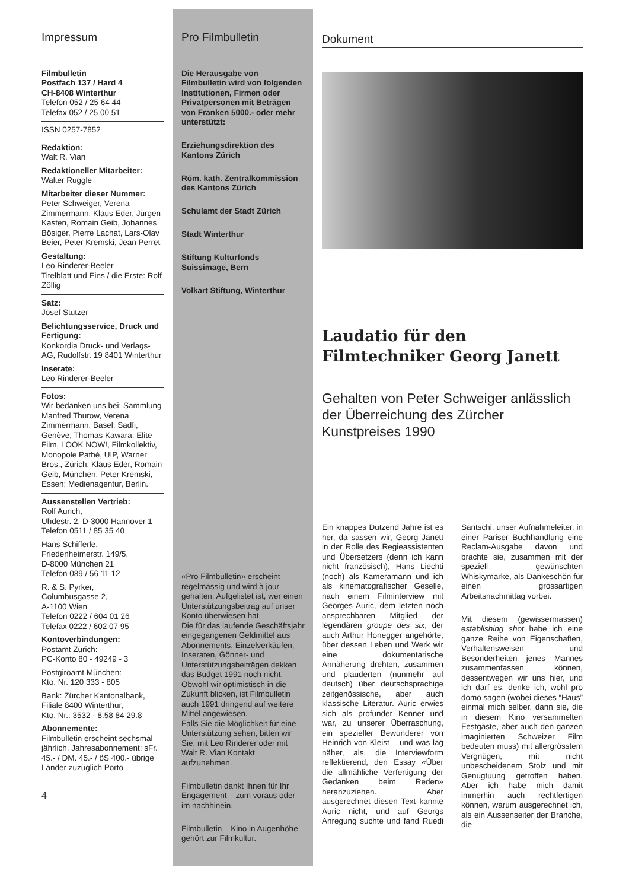Impressum
Filmbulletin
Postfach 137 / Hard 4
CH-8408 Winterthur
Telefon 052 / 25 64 44
Telefax 052 / 25 00 51
ISSN 0257-7852
Redaktion:
Walt R. Vian
Redaktioneller Mitarbeiter:
Walter Ruggle
Mitarbeiter dieser Nummer:
Peter Schweiger, Verena Zimmermann, Klaus Eder, Jürgen Kasten, Romain Geib, Johannes Bösiger, Pierre Lachat, Lars-Olav Beier, Peter Kremski, Jean Perret
Gestaltung:
Leo Rinderer-Beeler
Titelblatt und Eins / die Erste: Rolf Zöllig
Satz:
Josef Stutzer
Belichtungsservice, Druck und Fertigung:
Konkordia Druck- und Verlags-AG, Rudolfstr. 19 8401 Winterthur
Inserate:
Leo Rinderer-Beeler
Fotos:
Wir bedanken uns bei: Sammlung Manfred Thurow, Verena Zimmermann, Basel; Sadfi, Genève; Thomas Kawara, Elite Film, LOOK NOW!, Filmkollektiv, Monopole Pathé, UIP, Warner Bros., Zürich; Klaus Eder, Romain Geib, München, Peter Kremski, Essen; Medienagentur, Berlin.
Aussenstellen Vertrieb:
Rolf Aurich,
Uhdestr. 2, D-3000 Hannover 1
Telefon 0511 / 85 35 40
Hans Schifferle,
Friedenheimerstr. 149/5,
D-8000 München 21
Telefon 089 / 56 11 12
R. & S. Pyrker,
Columbusgasse 2,
A-1100 Wien
Telefon 0222 / 604 01 26
Telefax 0222 / 602 07 95
Kontoverbindungen:
Postamt Zürich:
PC-Konto 80 - 49249 - 3
Postgiroamt München:
Kto. Nr. 120 333 - 805
Bank: Zürcher Kantonalbank, Filiale 8400 Winterthur,
Kto. Nr.: 3532 - 8.58 84 29.8
Abonnemente:
Filmbulletin erscheint sechsmal jährlich. Jahresabonnement: sFr. 45.- / DM. 45.- / öS 400.- übrige Länder zuzüglich Porto
4
Pro Filmbulletin
Die Herausgabe von Filmbulletin wird von folgenden Institutionen, Firmen oder Privatpersonen mit Beträgen von Franken 5000.- oder mehr unterstützt:
Erziehungsdirektion des Kantons Zürich
Röm. kath. Zentralkommission des Kantons Zürich
Schulamt der Stadt Zürich
Stadt Winterthur
Stiftung Kulturfonds Suissimage, Bern
Volkart Stiftung, Winterthur
«Pro Filmbulletin» erscheint regelmässig und wird à jour gehalten. Aufgelistet ist, wer einen Unterstützungsbeitrag auf unser Konto überwiesen hat.
Die für das laufende Geschäftsjahr eingegangenen Geldmittel aus Abonnements, Einzelverkäufen, Inseraten, Gönner- und Unterstützungsbeiträgen dekken das Budget 1991 noch nicht. Obwohl wir optimistisch in die Zukunft blicken, ist Filmbulletin auch 1991 dringend auf weitere Mittel angewiesen.
Falls Sie die Möglichkeit für eine Unterstützung sehen, bitten wir Sie, mit Leo Rinderer oder mit Walt R. Vian Kontakt aufzunehmen.
Filmbulletin dankt Ihnen für Ihr Engagement – zum voraus oder im nachhinein.
Filmbulletin – Kino in Augenhöhe gehört zur Filmkultur.
Dokument
Laudatio für den Filmtechniker Georg Janett
Gehalten von Peter Schweiger anlässlich der Überreichung des Zürcher Kunstpreises 1990
Ein knappes Dutzend Jahre ist es her, da sassen wir, Georg Janett in der Rolle des Regieassistenten und Übersetzers (denn ich kann nicht französisch), Hans Liechti (noch) als Kameramann und ich als kinematografischer Geselle, nach einem Filminterview mit Georges Auric, dem letzten noch ansprechbaren Mitglied der legendären groupe des six, der auch Arthur Honegger angehörte, über dessen Leben und Werk wir eine dokumentarische Annäherung drehten, zusammen und plauderten (nunmehr auf deutsch) über deutschsprachige zeitgenössische, aber auch klassische Literatur. Auric erwies sich als profunder Kenner und war, zu unserer Überraschung, ein spezieller Bewunderer von Heinrich von Kleist – und was lag näher, als, die Interviewform reflektierend, den Essay «Über die allmähliche Verfertigung der Gedanken beim Reden» heranzuziehen. Aber ausgerechnet diesen Text kannte Auric nicht, und auf Georgs Anregung suchte und fand Ruedi Santschi, unser Aufnahmeleiter, in einer Pariser Buchhandlung eine Reclam-Ausgabe davon und brachte sie, zusammen mit der speziell gewünschten Whiskymarke, als Dankeschön für einen grossartigen Arbeitsnachmittag vorbei.
Mit diesem (gewissermassen) establishing shot habe ich eine ganze Reihe von Eigenschaften, Verhaltensweisen und Besonderheiten jenes Mannes zusammenfassen können, dessentwegen wir uns hier, und ich darf es, denke ich, wohl pro domo sagen (wobei dieses “Haus” einmal mich selber, dann sie, die in diesem Kino versammelten Festgäste, aber auch den ganzen imaginierten Schweizer Film bedeuten muss) mit allergrösstem Vergnügen, mit nicht unbescheidenem Stolz und mit Genugtuung getroffen haben. Aber ich habe mich damit immerhin auch rechtfertigen können, warum ausgerechnet ich, als ein Aussenseiter der Branche, die